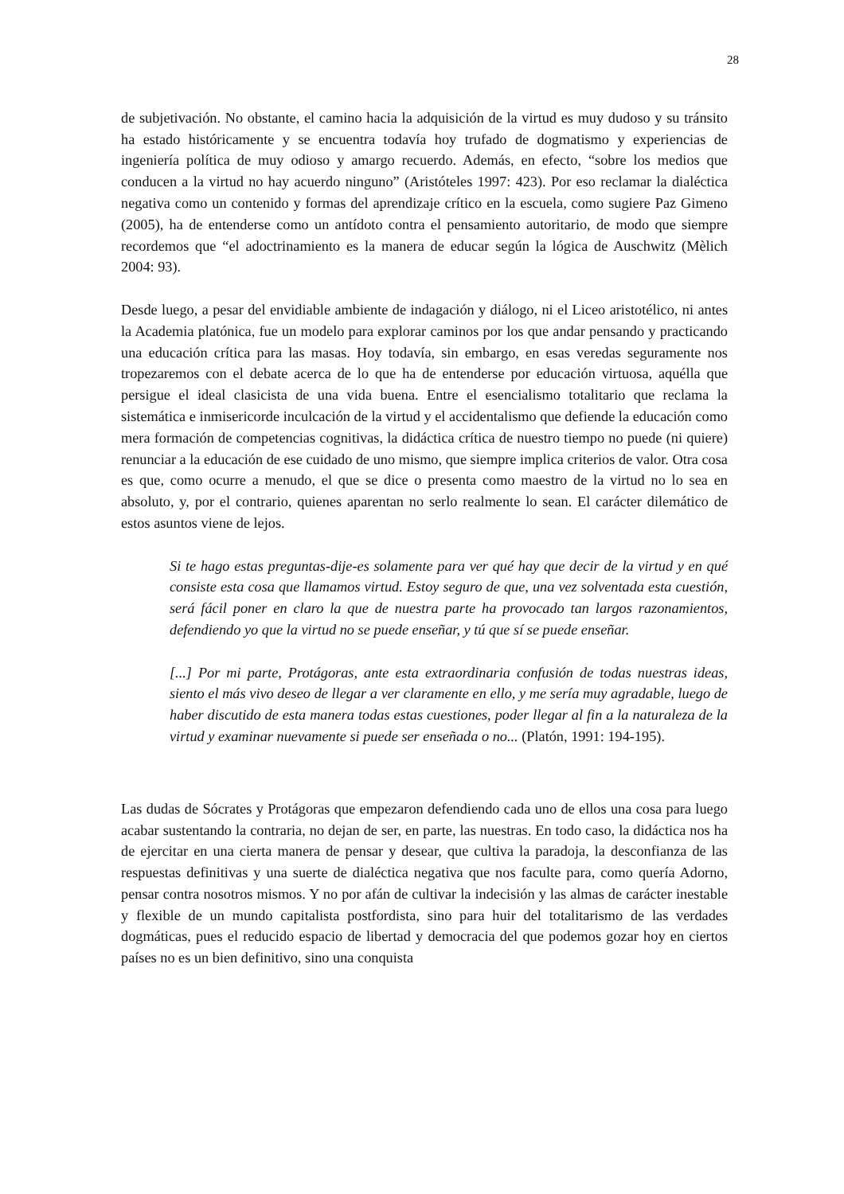28
de subjetivación. No obstante, el camino hacia la adquisición de la virtud es muy dudoso y su tránsito ha estado históricamente y se encuentra todavía hoy trufado de dogmatismo y experiencias de ingeniería política de muy odioso y amargo recuerdo. Además, en efecto, “sobre los medios que conducen a la virtud no hay acuerdo ninguno” (Aristóteles 1997: 423). Por eso reclamar la dialéctica negativa como un contenido y formas del aprendizaje crítico en la escuela, como sugiere Paz Gimeno (2005), ha de entenderse como un antídoto contra el pensamiento autoritario, de modo que siempre recordemos que “el adoctrinamiento es la manera de educar según la lógica de Auschwitz (Mèlich 2004: 93).
Desde luego, a pesar del envidiable ambiente de indagación y diálogo, ni el Liceo aristotélico, ni antes la Academia platónica, fue un modelo para explorar caminos por los que andar pensando y practicando una educación crítica para las masas. Hoy todavía, sin embargo, en esas veredas seguramente nos tropezaremos con el debate acerca de lo que ha de entenderse por educación virtuosa, aquélla que persigue el ideal clasicista de una vida buena. Entre el esencialismo totalitario que reclama la sistemática e inmisericorde inculcación de la virtud y el accidentalismo que defiende la educación como mera formación de competencias cognitivas, la didáctica crítica de nuestro tiempo no puede (ni quiere) renunciar a la educación de ese cuidado de uno mismo, que siempre implica criterios de valor. Otra cosa es que, como ocurre a menudo, el que se dice o presenta como maestro de la virtud no lo sea en absoluto, y, por el contrario, quienes aparentan no serlo realmente lo sean. El carácter dilemático de estos asuntos viene de lejos.
Si te hago estas preguntas-dije-es solamente para ver qué hay que decir de la virtud y en qué consiste esta cosa que llamamos virtud. Estoy seguro de que, una vez solventada esta cuestión, será fácil poner en claro la que de nuestra parte ha provocado tan largos razonamientos, defendiendo yo que la virtud no se puede enseñar, y tú que sí se puede enseñar.
[...] Por mi parte, Protágoras, ante esta extraordinaria confusión de todas nuestras ideas, siento el más vivo deseo de llegar a ver claramente en ello, y me sería muy agradable, luego de haber discutido de esta manera todas estas cuestiones, poder llegar al fin a la naturaleza de la virtud y examinar nuevamente si puede ser enseñada o no... (Platón, 1991: 194-195).
Las dudas de Sócrates y Protágoras que empezaron defendiendo cada uno de ellos una cosa para luego acabar sustentando la contraria, no dejan de ser, en parte, las nuestras. En todo caso, la didáctica nos ha de ejercitar en una cierta manera de pensar y desear, que cultiva la paradoja, la desconfianza de las respuestas definitivas y una suerte de dialéctica negativa que nos faculte para, como quería Adorno, pensar contra nosotros mismos. Y no por afán de cultivar la indecisión y las almas de carácter inestable y flexible de un mundo capitalista postfordista, sino para huir del totalitarismo de las verdades dogmáticas, pues el reducido espacio de libertad y democracia del que podemos gozar hoy en ciertos países no es un bien definitivo, sino una conquista